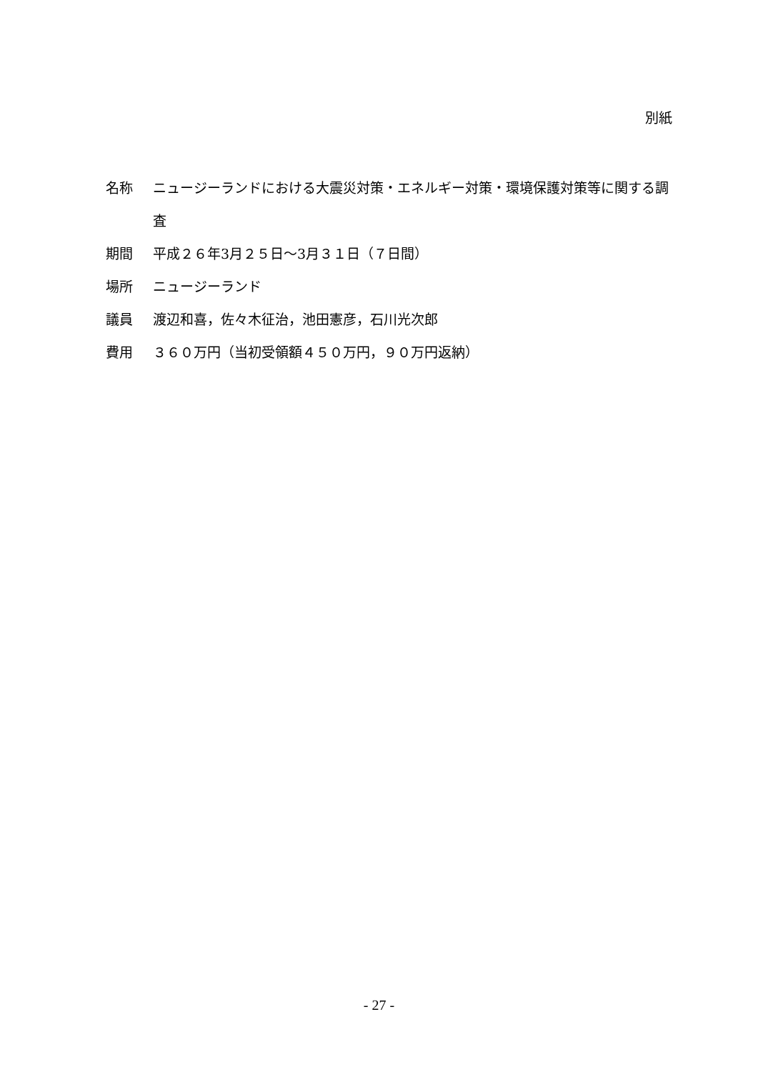別紙
名称 ニュージーランドにおける大震災対策・エネルギー対策・環境保護対策等に関する調査
期間 平成２６年3月２５日～3月３１日（７日間）
場所 ニュージーランド
議員 渡辺和喜，佐々木征治，池田憲彦，石川光次郎
費用 ３６０万円（当初受領額４５０万円，９０万円返納）
- 27 -